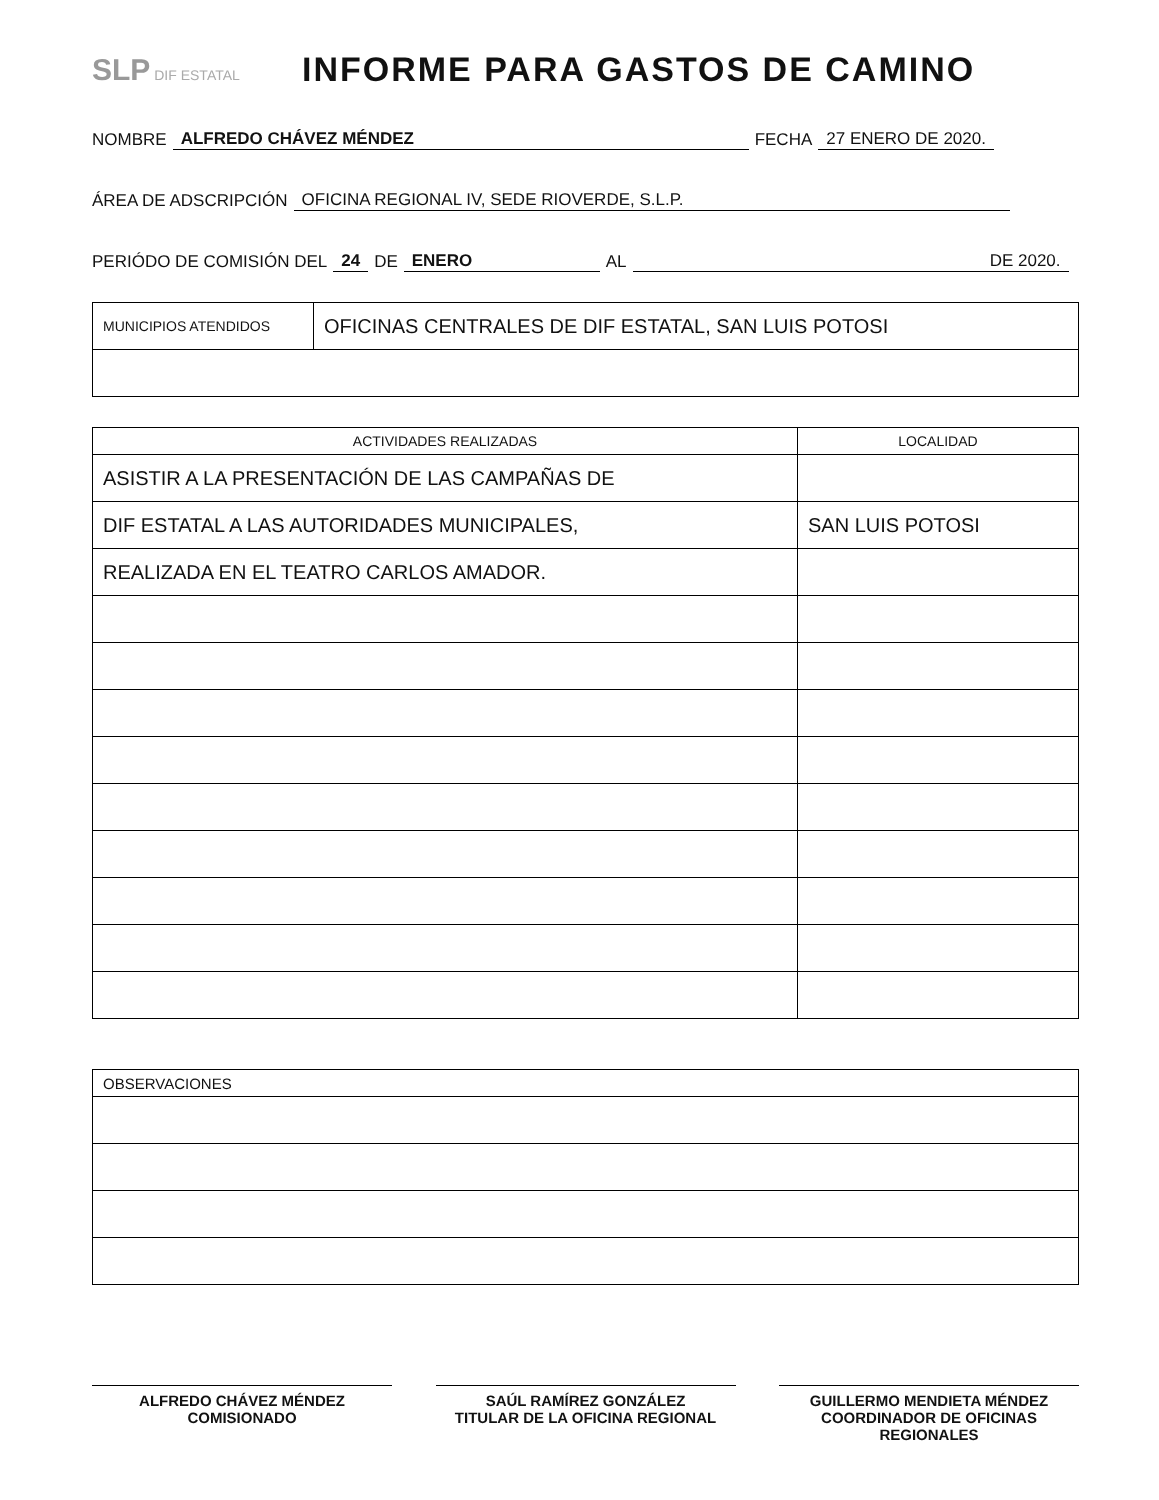SLP DIF ESTATAL
INFORME PARA GASTOS DE CAMINO
NOMBRE ALFREDO CHÁVEZ MÉNDEZ FECHA 27 ENERO DE 2020.
ÁREA DE ADSCRIPCIÓN OFICINA REGIONAL IV, SEDE RIOVERDE, S.L.P.
PERIÓDO DE COMISIÓN DEL 24 DE ENERO AL DE 2020.
| MUNICIPIOS ATENDIDOS | OFICINAS CENTRALES DE DIF ESTATAL, SAN LUIS POTOSI |
| ACTIVIDADES REALIZADAS | LOCALIDAD |
| --- | --- |
| ASISTIR A LA PRESENTACIÓN DE LAS CAMPAÑAS DE | |
| DIF ESTATAL A LAS AUTORIDADES MUNICIPALES, | SAN LUIS POTOSI |
| REALIZADA EN EL TEATRO CARLOS AMADOR. | |
| OBSERVACIONES |
ALFREDO CHÁVEZ MÉNDEZ
COMISIONADO
SAÚL RAMÍREZ GONZÁLEZ
TITULAR DE LA OFICINA REGIONAL
GUILLERMO MENDIETA MÉNDEZ
COORDINADOR DE OFICINAS
REGIONALES